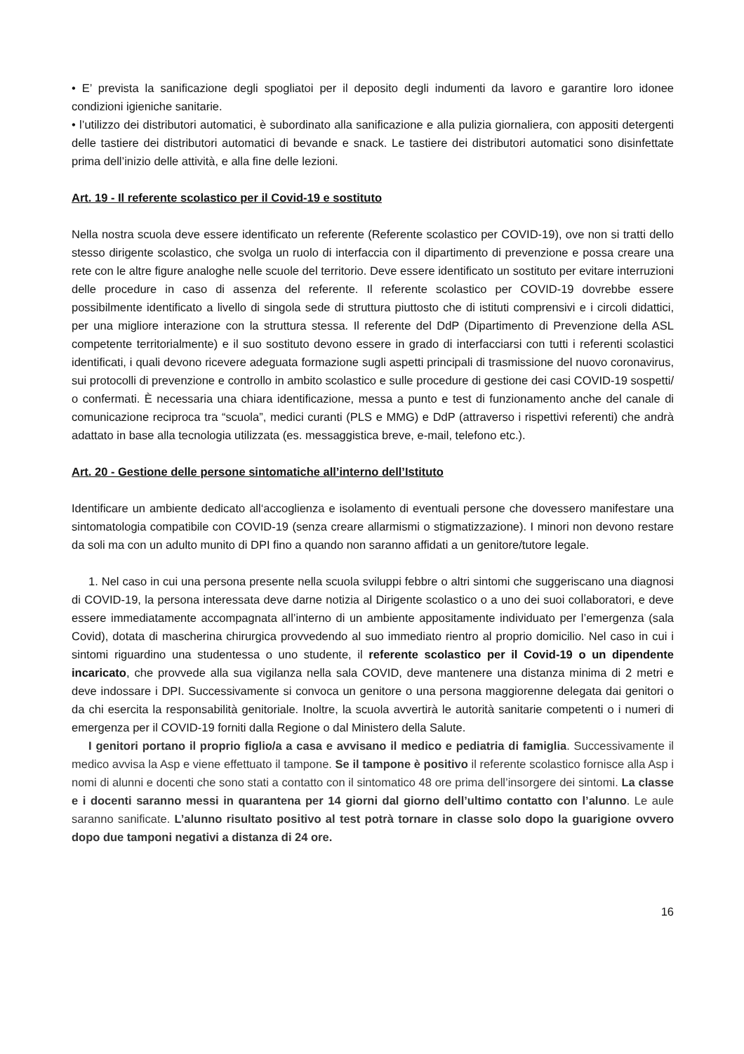• E’ prevista la sanificazione degli spogliatoi per il deposito degli indumenti da lavoro e garantire loro idonee condizioni igieniche sanitarie.
• l’utilizzo dei distributori automatici, è subordinato alla sanificazione e alla pulizia giornaliera, con appositi detergenti delle tastiere dei distributori automatici di bevande e snack. Le tastiere dei distributori automatici sono disinfettate prima dell’inizio delle attività, e alla fine delle lezioni.
Art. 19 - Il referente scolastico per il Covid-19 e sostituto
Nella nostra scuola deve essere identificato un referente (Referente scolastico per COVID-19), ove non si tratti dello stesso dirigente scolastico, che svolga un ruolo di interfaccia con il dipartimento di prevenzione e possa creare una rete con le altre figure analoghe nelle scuole del territorio. Deve essere identificato un sostituto per evitare interruzioni delle procedure in caso di assenza del referente. Il referente scolastico per COVID-19 dovrebbe essere possibilmente identificato a livello di singola sede di struttura piuttosto che di istituti comprensivi e i circoli didattici, per una migliore interazione con la struttura stessa. Il referente del DdP (Dipartimento di Prevenzione della ASL competente territorialmente) e il suo sostituto devono essere in grado di interfacciarsi con tutti i referenti scolastici identificati, i quali devono ricevere adeguata formazione sugli aspetti principali di trasmissione del nuovo coronavirus, sui protocolli di prevenzione e controllo in ambito scolastico e sulle procedure di gestione dei casi COVID-19 sospetti/ o confermati. È necessaria una chiara identificazione, messa a punto e test di funzionamento anche del canale di comunicazione reciproca tra “scuola”, medici curanti (PLS e MMG) e DdP (attraverso i rispettivi referenti) che andrà adattato in base alla tecnologia utilizzata (es. messaggistica breve, e-mail, telefono etc.).
Art. 20 - Gestione delle persone sintomatiche all’interno dell’Istituto
Identificare un ambiente dedicato all‘accoglienza e isolamento di eventuali persone che dovessero manifestare una sintomatologia compatibile con COVID-19 (senza creare allarmismi o stigmatizzazione). I minori non devono restare da soli ma con un adulto munito di DPI fino a quando non saranno affidati a un genitore/tutore legale.
1. Nel caso in cui una persona presente nella scuola sviluppi febbre o altri sintomi che suggeriscano una diagnosi di COVID-19, la persona interessata deve darne notizia al Dirigente scolastico o a uno dei suoi collaboratori, e deve essere immediatamente accompagnata all’interno di un ambiente appositamente individuato per l’emergenza (sala Covid), dotata di mascherina chirurgica provvedendo al suo immediato rientro al proprio domicilio. Nel caso in cui i sintomi riguardino una studentessa o uno studente, il referente scolastico per il Covid-19 o un dipendente incaricato, che provvede alla sua vigilanza nella sala COVID, deve mantenere una distanza minima di 2 metri e deve indossare i DPI. Successivamente si convoca un genitore o una persona maggiorenne delegata dai genitori o da chi esercita la responsabilità genitoriale. Inoltre, la scuola avvertirà le autorità sanitarie competenti o i numeri di emergenza per il COVID-19 forniti dalla Regione o dal Ministero della Salute.
I genitori portano il proprio figlio/a a casa e avvisano il medico e pediatria di famiglia. Successivamente il medico avvisa la Asp e viene effettuato il tampone. Se il tampone è positivo il referente scolastico fornisce alla Asp i nomi di alunni e docenti che sono stati a contatto con il sintomatico 48 ore prima dell’insorgere dei sintomi. La classe e i docenti saranno messi in quarantena per 14 giorni dal giorno dell’ultimo contatto con l’alunno. Le aule saranno sanificate. L’alunno risultato positivo al test potrà tornare in classe solo dopo la guarigione ovvero dopo due tamponi negativi a distanza di 24 ore.
16